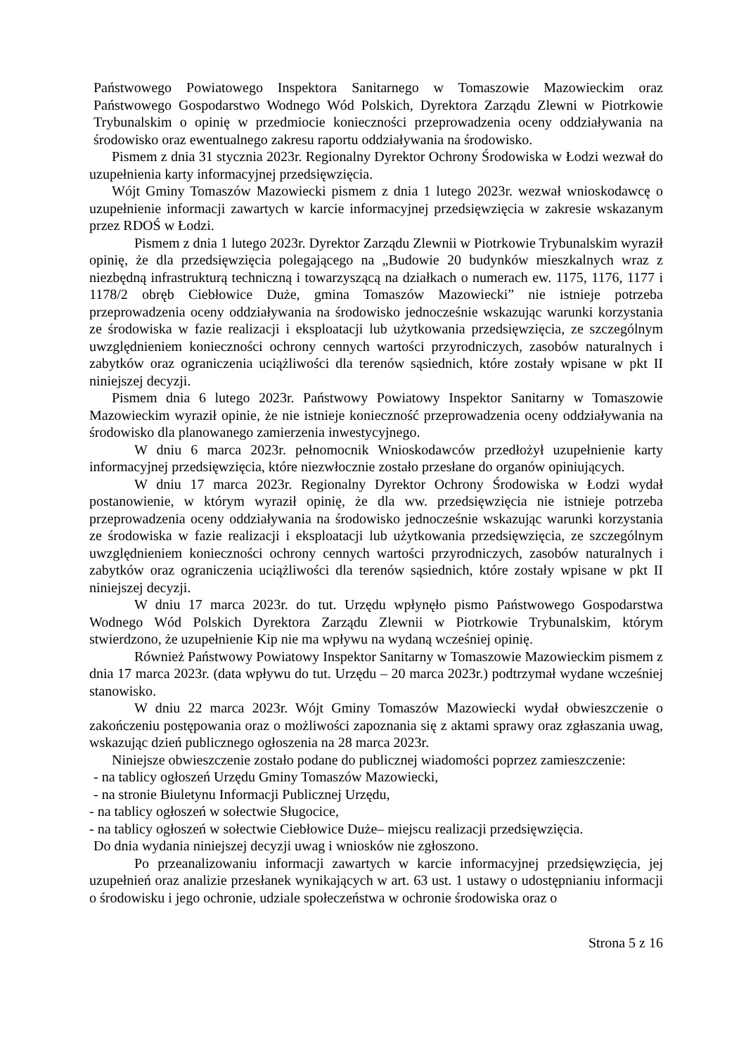Państwowego Powiatowego Inspektora Sanitarnego w Tomaszowie Mazowieckim oraz Państwowego Gospodarstwo Wodnego Wód Polskich, Dyrektora Zarządu Zlewni w Piotrkowie Trybunalskim o opinię w przedmiocie konieczności przeprowadzenia oceny oddziaływania na środowisko oraz ewentualnego zakresu raportu oddziaływania na środowisko.
Pismem z dnia 31 stycznia 2023r. Regionalny Dyrektor Ochrony Środowiska w Łodzi wezwał do uzupełnienia karty informacyjnej przedsięwzięcia.
Wójt Gminy Tomaszów Mazowiecki pismem z dnia 1 lutego 2023r. wezwał wnioskodawcę o uzupełnienie informacji zawartych w karcie informacyjnej przedsięwzięcia w zakresie wskazanym przez RDOŚ w Łodzi.
Pismem z dnia 1 lutego 2023r. Dyrektor Zarządu Zlewnii w Piotrkowie Trybunalskim wyraził opinię, że dla przedsięwzięcia polegającego na „Budowie 20 budynków mieszkalnych wraz z niezbędną infrastrukturą techniczną i towarzyszącą na działkach o numerach ew. 1175, 1176, 1177 i 1178/2 obręb Ciebłowice Duże, gmina Tomaszów Mazowiecki” nie istnieje potrzeba przeprowadzenia oceny oddziaływania na środowisko jednocześnie wskazując warunki korzystania ze środowiska w fazie realizacji i eksploatacji lub użytkowania przedsięwzięcia, ze szczególnym uwzględnieniem konieczności ochrony cennych wartości przyrodniczych, zasobów naturalnych i zabytków oraz ograniczenia uciążliwości dla terenów sąsiednich, które zostały wpisane w pkt II niniejszej decyzji.
Pismem dnia 6 lutego 2023r. Państwowy Powiatowy Inspektor Sanitarny w Tomaszowie Mazowieckim wyraził opinie, że nie istnieje konieczność przeprowadzenia oceny oddziaływania na środowisko dla planowanego zamierzenia inwestycyjnego.
W dniu 6 marca 2023r. pełnomocnik Wnioskodawców przedłożył uzupełnienie karty informacyjnej przedsięwzięcia, które niezwłocznie zostało przesłane do organów opiniujących.
W dniu 17 marca 2023r. Regionalny Dyrektor Ochrony Środowiska w Łodzi wydał postanowienie, w którym wyraził opinię, że dla ww. przedsięwzięcia nie istnieje potrzeba przeprowadzenia oceny oddziaływania na środowisko jednocześnie wskazując warunki korzystania ze środowiska w fazie realizacji i eksploatacji lub użytkowania przedsięwzięcia, ze szczególnym uwzględnieniem konieczności ochrony cennych wartości przyrodniczych, zasobów naturalnych i zabytków oraz ograniczenia uciążliwości dla terenów sąsiednich, które zostały wpisane w pkt II niniejszej decyzji.
W dniu 17 marca 2023r. do tut. Urzędu wpłynęło pismo Państwowego Gospodarstwa Wodnego Wód Polskich Dyrektora Zarządu Zlewnii w Piotrkowie Trybunalskim, którym stwierdzono, że uzupełnienie Kip nie ma wpływu na wydaną wcześniej opinię.
Również Państwowy Powiatowy Inspektor Sanitarny w Tomaszowie Mazowieckim pismem z dnia 17 marca 2023r. (data wpływu do tut. Urzędu – 20 marca 2023r.) podtrzymał wydane wcześniej stanowisko.
W dniu 22 marca 2023r. Wójt Gminy Tomaszów Mazowiecki wydał obwieszczenie o zakończeniu postępowania oraz o możliwości zapoznania się z aktami sprawy oraz zgłaszania uwag, wskazując dzień publicznego ogłoszenia na 28 marca 2023r.
Niniejsze obwieszczenie zostało podane do publicznej wiadomości poprzez zamieszczenie:
- na tablicy ogłoszeń Urzędu Gminy Tomaszów Mazowiecki,
- na stronie Biuletynu Informacji Publicznej Urzędu,
- na tablicy ogłoszeń w sołectwie Sługocice,
- na tablicy ogłoszeń w sołectwie Ciebłowice Duże– miejscu realizacji przedsięwzięcia.
Do dnia wydania niniejszej decyzji uwag i wniosków nie zgłoszono.
Po przeanalizowaniu informacji zawartych w karcie informacyjnej przedsięwzięcia, jej uzupełnień oraz analizie przesłanek wynikających w art. 63 ust. 1 ustawy o udostępnianiu informacji o środowisku i jego ochronie, udziale społeczeństwa w ochronie środowiska oraz o
Strona 5 z 16